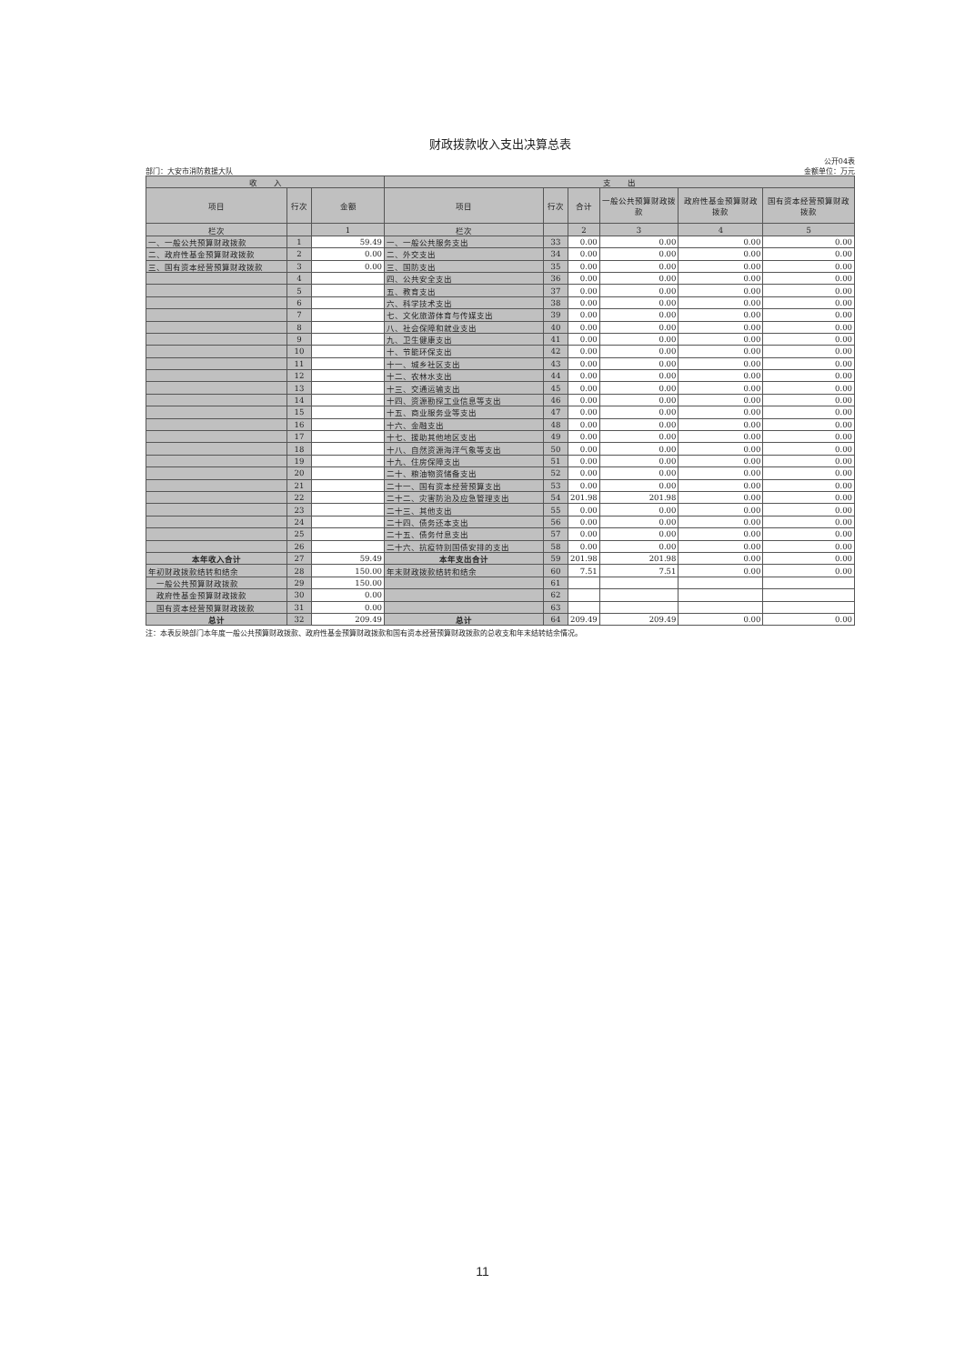财政拨款收入支出决算总表
公开04表
部门：大安市消防救援大队 金额单位：万元
| 收 入 | | | 支 出 | | | | | |
| --- | --- | --- | --- | --- | --- | --- | --- | --- |
| 项目 | 行次 | 金额 | 项目 | 行次 | 合计 | 一般公共预算财政拨款 | 政府性基金预算财政拨款 | 国有资本经营预算财政拨款 |
| 栏次 | | 1 | 栏次 | | 2 | 3 | 4 | 5 |
| 一、一般公共预算财政拨款 | 1 | 59.49 | 一、一般公共服务支出 | 33 | 0.00 | 0.00 | 0.00 | 0.00 |
| 二、政府性基金预算财政拨款 | 2 | 0.00 | 二、外交支出 | 34 | 0.00 | 0.00 | 0.00 | 0.00 |
| 三、国有资本经营预算财政拨款 | 3 | 0.00 | 三、国防支出 | 35 | 0.00 | 0.00 | 0.00 | 0.00 |
| | 4 | | 四、公共安全支出 | 36 | 0.00 | 0.00 | 0.00 | 0.00 |
| | 5 | | 五、教育支出 | 37 | 0.00 | 0.00 | 0.00 | 0.00 |
| | 6 | | 六、科学技术支出 | 38 | 0.00 | 0.00 | 0.00 | 0.00 |
| | 7 | | 七、文化旅游体育与传媒支出 | 39 | 0.00 | 0.00 | 0.00 | 0.00 |
| | 8 | | 八、社会保障和就业支出 | 40 | 0.00 | 0.00 | 0.00 | 0.00 |
| | 9 | | 九、卫生健康支出 | 41 | 0.00 | 0.00 | 0.00 | 0.00 |
| | 10 | | 十、节能环保支出 | 42 | 0.00 | 0.00 | 0.00 | 0.00 |
| | 11 | | 十一、城乡社区支出 | 43 | 0.00 | 0.00 | 0.00 | 0.00 |
| | 12 | | 十二、农林水支出 | 44 | 0.00 | 0.00 | 0.00 | 0.00 |
| | 13 | | 十三、交通运输支出 | 45 | 0.00 | 0.00 | 0.00 | 0.00 |
| | 14 | | 十四、资源勘探工业信息等支出 | 46 | 0.00 | 0.00 | 0.00 | 0.00 |
| | 15 | | 十五、商业服务业等支出 | 47 | 0.00 | 0.00 | 0.00 | 0.00 |
| | 16 | | 十六、金融支出 | 48 | 0.00 | 0.00 | 0.00 | 0.00 |
| | 17 | | 十七、援助其他地区支出 | 49 | 0.00 | 0.00 | 0.00 | 0.00 |
| | 18 | | 十八、自然资源海洋气象等支出 | 50 | 0.00 | 0.00 | 0.00 | 0.00 |
| | 19 | | 十九、住房保障支出 | 51 | 0.00 | 0.00 | 0.00 | 0.00 |
| | 20 | | 二十、粮油物资储备支出 | 52 | 0.00 | 0.00 | 0.00 | 0.00 |
| | 21 | | 二十一、国有资本经营预算支出 | 53 | 0.00 | 0.00 | 0.00 | 0.00 |
| | 22 | | 二十二、灾害防治及应急管理支出 | 54 | 201.98 | 201.98 | 0.00 | 0.00 |
| | 23 | | 二十三、其他支出 | 55 | 0.00 | 0.00 | 0.00 | 0.00 |
| | 24 | | 二十四、债务还本支出 | 56 | 0.00 | 0.00 | 0.00 | 0.00 |
| | 25 | | 二十五、债务付息支出 | 57 | 0.00 | 0.00 | 0.00 | 0.00 |
| | 26 | | 二十六、抗疫特别国债安排的支出 | 58 | 0.00 | 0.00 | 0.00 | 0.00 |
| 本年收入合计 | 27 | 59.49 | 本年支出合计 | 59 | 201.98 | 201.98 | 0.00 | 0.00 |
| 年初财政拨款结转和结余 | 28 | 150.00 | 年末财政拨款结转和结余 | 60 | 7.51 | 7.51 | 0.00 | 0.00 |
| 一般公共预算财政拨款 | 29 | 150.00 | | 61 | | | | |
| 政府性基金预算财政拨款 | 30 | 0.00 | | 62 | | | | |
| 国有资本经营预算财政拨款 | 31 | 0.00 | | 63 | | | | |
| 总计 | 32 | 209.49 | 总计 | 64 | 209.49 | 209.49 | 0.00 | 0.00 |
注：本表反映部门本年度一般公共预算财政拨款、政府性基金预算财政拨款和国有资本经营预算财政拨款的总收支和年末结转结余情况。
11